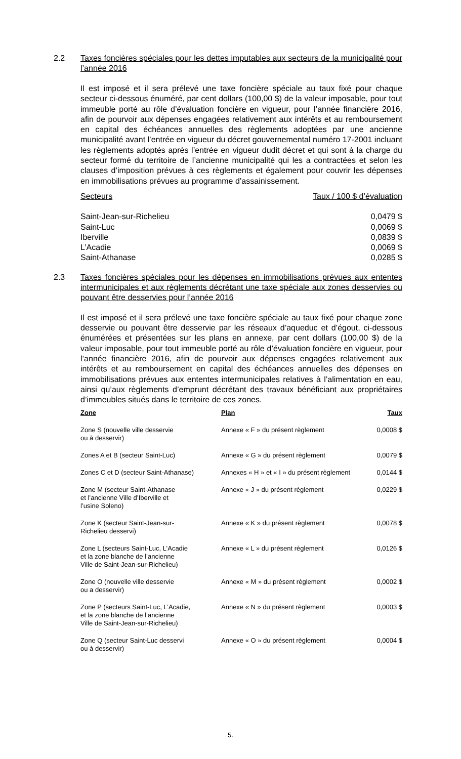2.2 Taxes foncières spéciales pour les dettes imputables aux secteurs de la municipalité pour l’année 2016
Il est imposé et il sera prélevé une taxe foncière spéciale au taux fixé pour chaque secteur ci-dessous énuméré, par cent dollars (100,00 $) de la valeur imposable, pour tout immeuble porté au rôle d’évaluation foncière en vigueur, pour l’année financière 2016, afin de pourvoir aux dépenses engagées relativement aux intérêts et au remboursement en capital des échéances annuelles des règlements adoptées par une ancienne municipalité avant l’entrée en vigueur du décret gouvernemental numéro 17-2001 incluant les règlements adoptés après l’entrée en vigueur dudit décret et qui sont à la charge du secteur formé du territoire de l’ancienne municipalité qui les a contractées et selon les clauses d’imposition prévues à ces règlements et également pour couvrir les dépenses en immobilisations prévues au programme d’assainissement.
| Secteurs | Taux / 100 $ d’évaluation |
| Saint-Jean-sur-Richelieu | 0,0479 $ |
| Saint-Luc | 0,0069 $ |
| Iberville | 0,0839 $ |
| L’Acadie | 0,0069 $ |
| Saint-Athanase | 0,0285 $ |
2.3 Taxes foncières spéciales pour les dépenses en immobilisations prévues aux ententes intermunicipales et aux règlements décrétant une taxe spéciale aux zones desservies ou pouvant être desservies pour l’année 2016
Il est imposé et il sera prélevé une taxe foncière spéciale au taux fixé pour chaque zone desservie ou pouvant être desservie par les réseaux d’aqueduc et d’égout, ci-dessous énumérées et présentées sur les plans en annexe, par cent dollars (100,00 $) de la valeur imposable, pour tout immeuble porté au rôle d’évaluation foncière en vigueur, pour l’année financière 2016, afin de pourvoir aux dépenses engagées relativement aux intérêts et au remboursement en capital des échéances annuelles des dépenses en immobilisations prévues aux ententes intermunicipales relatives à l’alimentation en eau, ainsi qu’aux règlements d’emprunt décrétant des travaux bénéficiant aux propriétaires d’immeubles situés dans le territoire de ces zones.
| Zone | Plan | Taux |
| --- | --- | --- |
| Zone S (nouvelle ville desservie ou à desservir) | Annexe « F » du présent règlement | 0,0008 $ |
| Zones A et B (secteur Saint-Luc) | Annexe « G » du présent règlement | 0,0079 $ |
| Zones C et D (secteur Saint-Athanase) | Annexes « H » et « I » du présent règlement | 0,0144 $ |
| Zone M (secteur Saint-Athanase et l’ancienne Ville d’Iberville et l’usine Soleno) | Annexe « J » du présent règlement | 0,0229 $ |
| Zone K (secteur Saint-Jean-sur- Richelieu desservi) | Annexe « K » du présent règlement | 0,0078 $ |
| Zone L (secteurs Saint-Luc, L’Acadie et la zone blanche de l’ancienne Ville de Saint-Jean-sur-Richelieu) | Annexe « L » du présent règlement | 0,0126 $ |
| Zone O (nouvelle ville desservie ou a desservir) | Annexe « M » du présent règlement | 0,0002 $ |
| Zone P (secteurs Saint-Luc, L’Acadie, et la zone blanche de l’ancienne Ville de Saint-Jean-sur-Richelieu) | Annexe « N » du présent règlement | 0,0003 $ |
| Zone Q (secteur Saint-Luc desservi ou à desservir) | Annexe « O » du présent règlement | 0,0004 $ |
5.